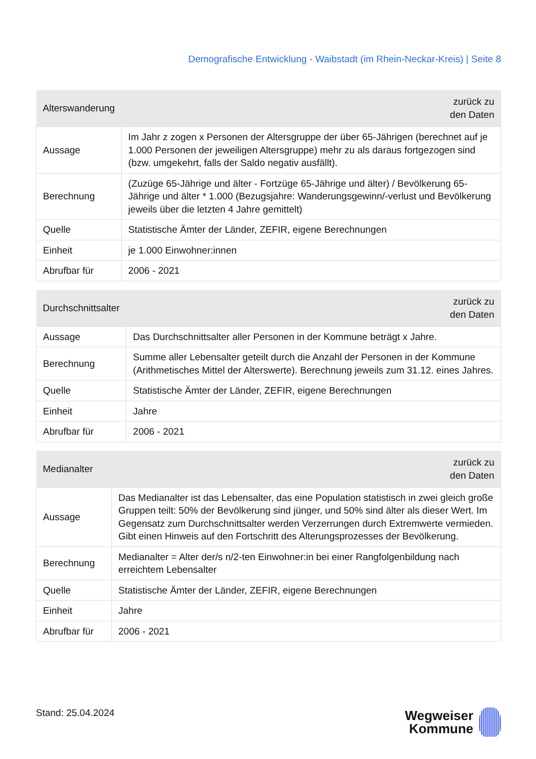Demografische Entwicklung - Waibstadt (im Rhein-Neckar-Kreis) | Seite 8
| Alterswanderung | zurück zu den Daten |
| --- | --- |
| Aussage | Im Jahr z zogen x Personen der Altersgruppe der über 65-Jährigen (berechnet auf je 1.000 Personen der jeweiligen Altersgruppe) mehr zu als daraus fortgezogen sind (bzw. umgekehrt, falls der Saldo negativ ausfällt). |
| Berechnung | (Zuzüge 65-Jährige und älter - Fortzüge 65-Jährige und älter) / Bevölkerung 65-Jährige und älter * 1.000 (Bezugsjahre: Wanderungsgewinn/-verlust und Bevölkerung jeweils über die letzten 4 Jahre gemittelt) |
| Quelle | Statistische Ämter der Länder, ZEFIR, eigene Berechnungen |
| Einheit | je 1.000 Einwohner:innen |
| Abrufbar für | 2006 - 2021 |
| Durchschnittsalter | zurück zu den Daten |
| --- | --- |
| Aussage | Das Durchschnittsalter aller Personen in der Kommune beträgt x Jahre. |
| Berechnung | Summe aller Lebensalter geteilt durch die Anzahl der Personen in der Kommune (Arithmetisches Mittel der Alterswerte). Berechnung jeweils zum 31.12. eines Jahres. |
| Quelle | Statistische Ämter der Länder, ZEFIR, eigene Berechnungen |
| Einheit | Jahre |
| Abrufbar für | 2006 - 2021 |
| Medianalter | zurück zu den Daten |
| --- | --- |
| Aussage | Das Medianalter ist das Lebensalter, das eine Population statistisch in zwei gleich große Gruppen teilt: 50% der Bevölkerung sind jünger, und 50% sind älter als dieser Wert. Im Gegensatz zum Durchschnittsalter werden Verzerrungen durch Extremwerte vermieden. Gibt einen Hinweis auf den Fortschritt des Alterungsprozesses der Bevölkerung. |
| Berechnung | Medianalter = Alter der/s n/2-ten Einwohner:in bei einer Rangfolgenbildung nach erreichtem Lebensalter |
| Quelle | Statistische Ämter der Länder, ZEFIR, eigene Berechnungen |
| Einheit | Jahre |
| Abrufbar für | 2006 - 2021 |
Stand: 25.04.2024
Wegweiser
Kommune